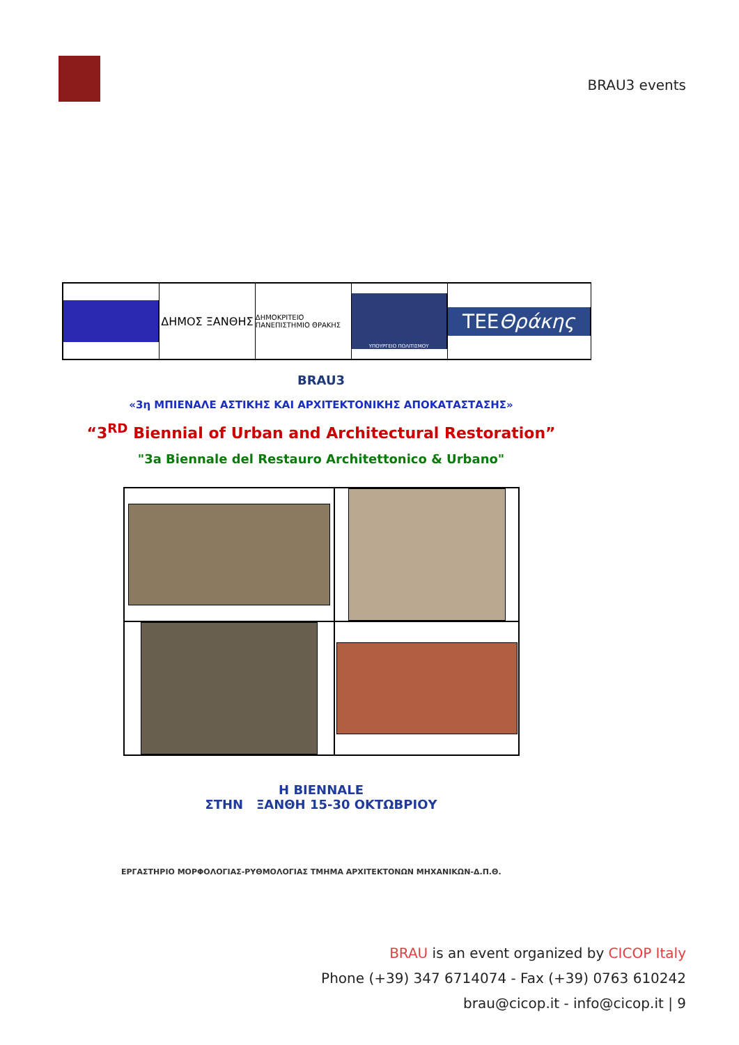BRAU3 events
ΔΗΜΟΣ ΞΑΝΘΗΣ
ΔΗΜΟΚΡΙΤΕΙΟ ΠΑΝΕΠΙΣΤΗΜΙΟ ΘΡΑΚΗΣ
ΥΠΟΥΡΓΕΙΟ ΠΟΛΙΤΙΣΜΟΥ
TEE Θράκης
BRAU3
«3η ΜΠΙΕΝΑΛΕ ΑΣΤΙΚΗΣ ΚΑΙ ΑΡΧΙΤΕΚΤΟΝΙΚΗΣ ΑΠΟΚΑΤΑΣΤΑΣΗΣ»
“3<sup>RD</sup> Biennial of Urban and Architectural Restoration”
"3a Biennale del Restauro Architettonico & Urbano"
Η BIENNALE
ΣΤΗΝ ΞΑΝΘΗ 15-30 ΟΚΤΩΒΡΙΟΥ
ΕΡΓΑΣΤΗΡΙΟ ΜΟΡΦΟΛΟΓΙΑΣ-ΡΥΘΜΟΛΟΓΙΑΣ ΤΜΗΜΑ ΑΡΧΙΤΕΚΤΟΝΩΝ ΜΗΧΑΝΙΚΩΝ-Δ.Π.Θ.
BRAU is an event organized by CICOP Italy
Phone (+39) 347 6714074 - Fax (+39) 0763 610242
brau@cicop.it - info@cicop.it | 9